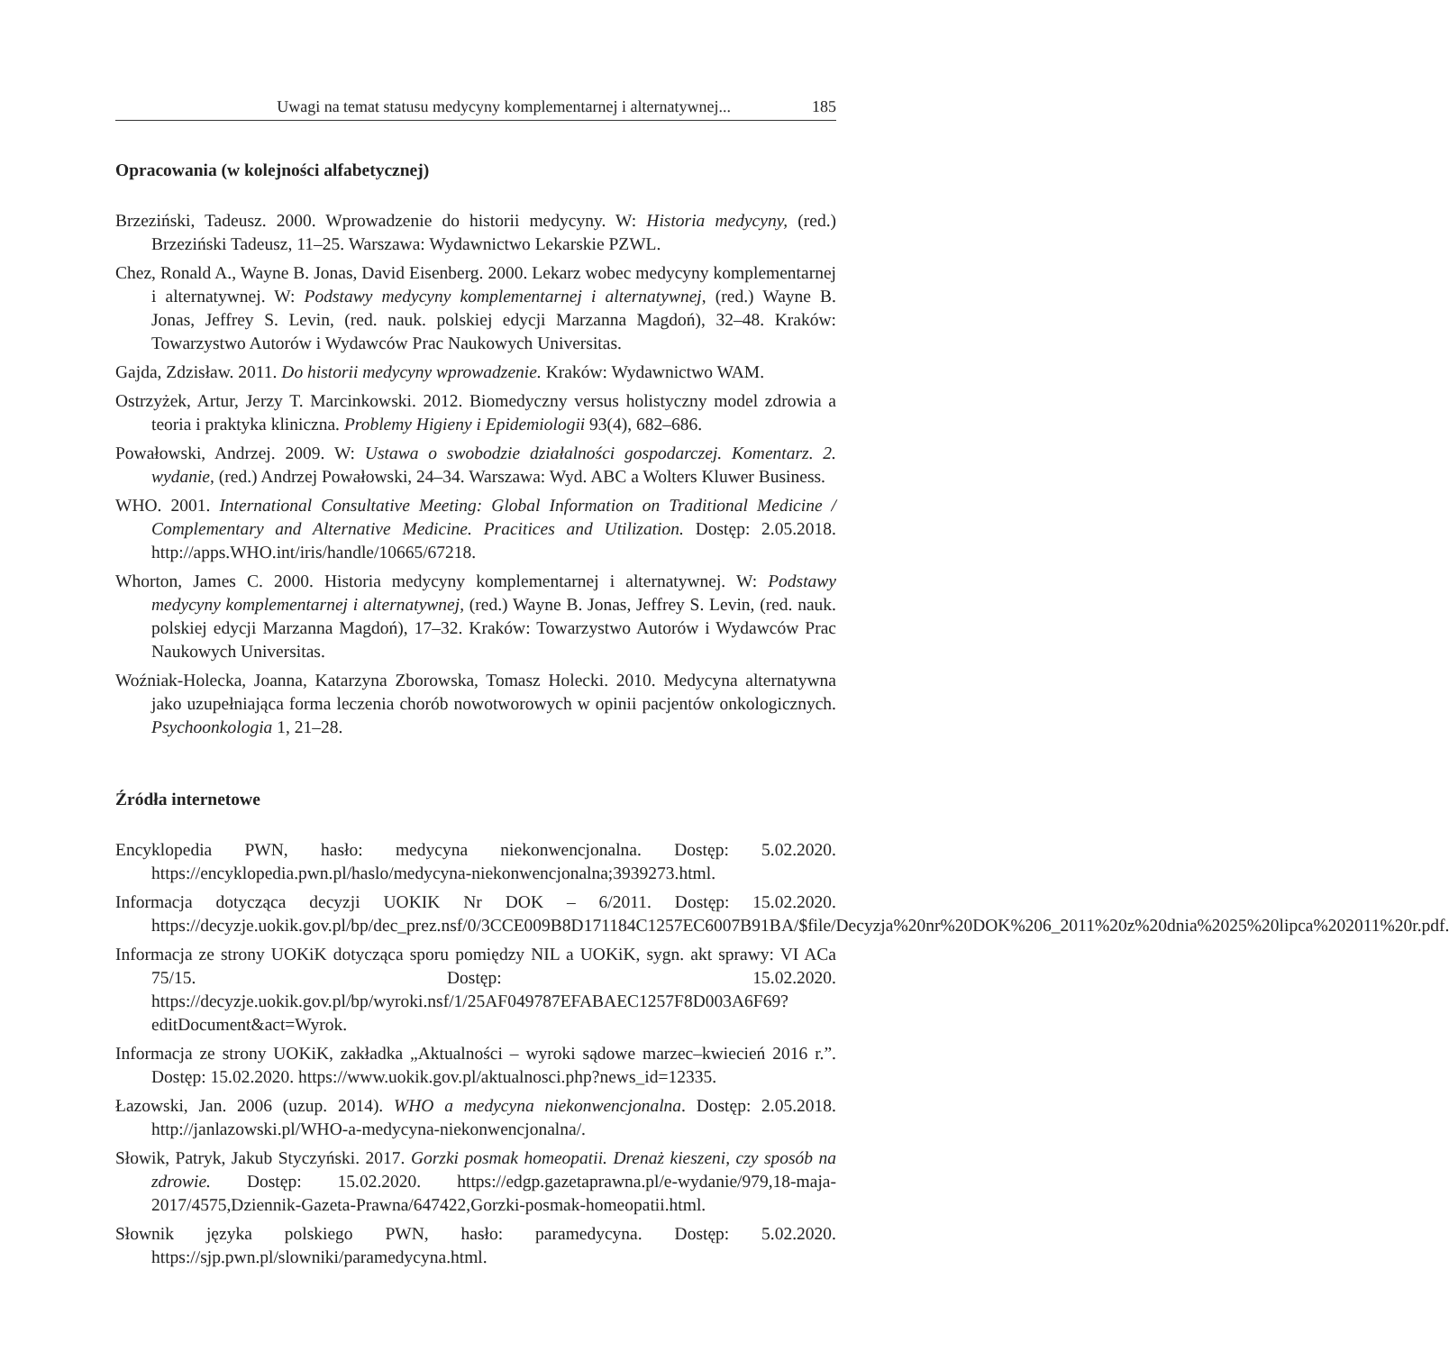Uwagi na temat statusu medycyny komplementarnej i alternatywnej... 185
Opracowania (w kolejności alfabetycznej)
Brzeziński, Tadeusz. 2000. Wprowadzenie do historii medycyny. W: Historia medycyny, (red.) Brzeziński Tadeusz, 11–25. Warszawa: Wydawnictwo Lekarskie PZWL.
Chez, Ronald A., Wayne B. Jonas, David Eisenberg. 2000. Lekarz wobec medycyny komplementarnej i alternatywnej. W: Podstawy medycyny komplementarnej i alternatywnej, (red.) Wayne B. Jonas, Jeffrey S. Levin, (red. nauk. polskiej edycji Marzanna Magdoń), 32–48. Kraków: Towarzystwo Autorów i Wydawców Prac Naukowych Universitas.
Gajda, Zdzisław. 2011. Do historii medycyny wprowadzenie. Kraków: Wydawnictwo WAM.
Ostrzyżek, Artur, Jerzy T. Marcinkowski. 2012. Biomedyczny versus holistyczny model zdrowia a teoria i praktyka kliniczna. Problemy Higieny i Epidemiologii 93(4), 682–686.
Powałowski, Andrzej. 2009. W: Ustawa o swobodzie działalności gospodarczej. Komentarz. 2. wydanie, (red.) Andrzej Powałowski, 24–34. Warszawa: Wyd. ABC a Wolters Kluwer Business.
WHO. 2001. International Consultative Meeting: Global Information on Traditional Medicine / Complementary and Alternative Medicine. Pracitices and Utilization. Dostęp: 2.05.2018. http://apps.WHO.int/iris/handle/10665/67218.
Whorton, James C. 2000. Historia medycyny komplementarnej i alternatywnej. W: Podstawy medycyny komplementarnej i alternatywnej, (red.) Wayne B. Jonas, Jeffrey S. Levin, (red. nauk. polskiej edycji Marzanna Magdoń), 17–32. Kraków: Towarzystwo Autorów i Wydawców Prac Naukowych Universitas.
Woźniak-Holecka, Joanna, Katarzyna Zborowska, Tomasz Holecki. 2010. Medycyna alternatywna jako uzupełniająca forma leczenia chorób nowotworowych w opinii pacjentów onkologicznych. Psychoonkologia 1, 21–28.
Źródła internetowe
Encyklopedia PWN, hasło: medycyna niekonwencjonalna. Dostęp: 5.02.2020. https://encyklopedia.pwn.pl/haslo/medycyna-niekonwencjonalna;3939273.html.
Informacja dotycząca decyzji UOKIK Nr DOK – 6/2011. Dostęp: 15.02.2020. https://decyzje.uokik.gov.pl/bp/dec_prez.nsf/0/3CCE009B8D171184C1257EC6007B91BA/$file/Decyzja%20nr%20DOK%206_2011%20z%20dnia%2025%20lipca%202011%20r.pdf.
Informacja ze strony UOKiK dotycząca sporu pomiędzy NIL a UOKiK, sygn. akt sprawy: VI ACa 75/15. Dostęp: 15.02.2020. https://decyzje.uokik.gov.pl/bp/wyroki.nsf/1/25AF049787EFABAEC1257F8D003A6F69?editDocument&act=Wyrok.
Informacja ze strony UOKiK, zakładka „Aktualności – wyroki sądowe marzec–kwiecień 2016 r.”. Dostęp: 15.02.2020. https://www.uokik.gov.pl/aktualnosci.php?news_id=12335.
Łazowski, Jan. 2006 (uzup. 2014). WHO a medycyna niekonwencjonalna. Dostęp: 2.05.2018. http://janlazowski.pl/WHO-a-medycyna-niekonwencjonalna/.
Słowik, Patryk, Jakub Styczyński. 2017. Gorzki posmak homeopatii. Drenaż kieszeni, czy sposób na zdrowie. Dostęp: 15.02.2020. https://edgp.gazetaprawna.pl/e-wydanie/979,18-maja-2017/4575,Dziennik-Gazeta-Prawna/647422,Gorzki-posmak-homeopatii.html.
Słownik języka polskiego PWN, hasło: paramedycyna. Dostęp: 5.02.2020. https://sjp.pwn.pl/slowniki/paramedycyna.html.